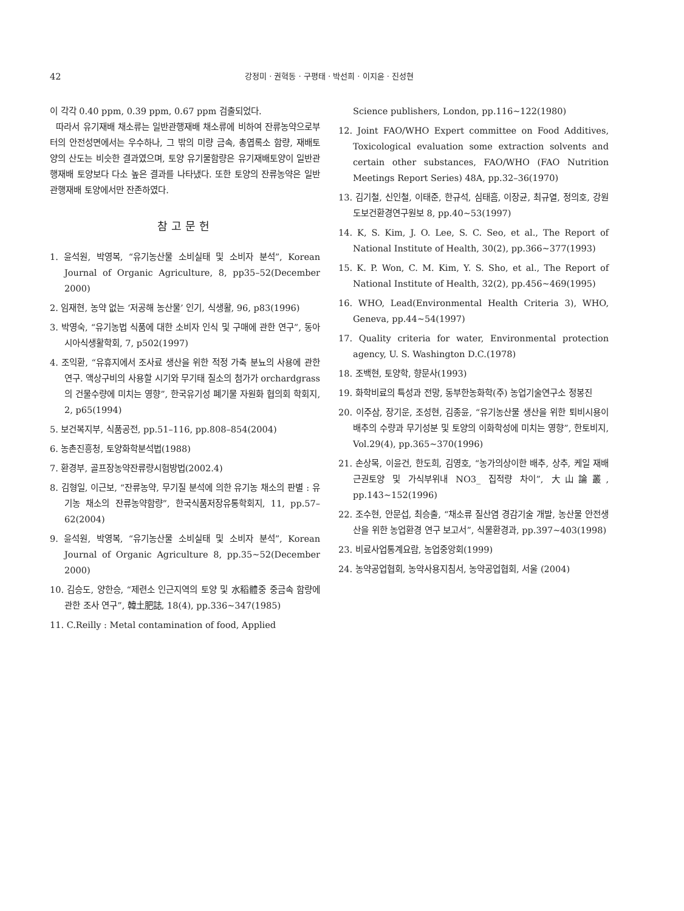42 강정미 · 권혁동 · 구평태 · 박선희 · 이지윤 · 진성현
이 각각 0.40 ppm, 0.39 ppm, 0.67 ppm 검출되었다.
따라서 유기재배 채소류는 일반관행재배 채소류에 비하여 잔류농약으로부터의 안전성면에서는 우수하나, 그 밖의 미량 금속, 총엽록소 함량, 재배토양의 산도는 비슷한 결과였으며, 토양 유기물함량은 유기재배토양이 일반관행재배 토양보다 다소 높은 결과를 나타냈다. 또한 토양의 잔류농약은 일반관행재배 토양에서만 잔존하였다.
참고문헌
1. 윤석원, 박영복, “유기농산물 소비실태 및 소비자 분석”, Korean Journal of Organic Agriculture, 8, pp35–52(December 2000)
2. 임재현, 농약 없는 ‘저공해 농산물’ 인기, 식생활, 96, p83(1996)
3. 박영숙, “유기농법 식품에 대한 소비자 인식 및 구매에 관한 연구”, 동아시아식생활학회, 7, p502(1997)
4. 조익환, “유휴지에서 조사료 생산을 위한 적정 가축 분뇨의 사용에 관한 연구. 액상구비의 사용할 시기와 무기태 질소의 첨가가 orchardgrass의 건물수량에 미치는 영향”, 한국유기성 폐기물 자원화 협의회 학회지, 2, p65(1994)
5. 보건복지부, 식품공전, pp.51–116, pp.808–854(2004)
6. 농촌진흥청, 토양화학분석법(1988)
7. 환경부, 골프장농약잔류량시험방법(2002.4)
8. 김형일, 이근보, “잔류농약, 무기질 분석에 의한 유기농 채소의 판별 : 유기농 채소의 잔류농약함량”, 한국식품저장유통학회지, 11, pp.57–62(2004)
9. 윤석원, 박영복, “유기농산물 소비실태 및 소비자 분석”, Korean Journal of Organic Agriculture 8, pp.35~52(December 2000)
10. 김승도, 양한승, “제련소 인근지역의 토양 및 水稻體중 중금속 함량에 관한 조사 연구”, 韓土肥誌, 18(4), pp.336~347(1985)
11. C.Reilly : Metal contamination of food, Applied
Science publishers, London, pp.116~122(1980)
12. Joint FAO/WHO Expert committee on Food Additives, Toxicological evaluation some extraction solvents and certain other substances, FAO/WHO (FAO Nutrition Meetings Report Series) 48A, pp.32–36(1970)
13. 김기철, 신인철, 이태준, 한규석, 심태흠, 이장균, 최규열, 정의호, 강원도보건환경연구원보 8, pp.40~53(1997)
14. K, S. Kim, J. O. Lee, S. C. Seo, et al., The Report of National Institute of Health, 30(2), pp.366~377(1993)
15. K. P. Won, C. M. Kim, Y. S. Sho, et al., The Report of National Institute of Health, 32(2), pp.456~469(1995)
16. WHO, Lead(Environmental Health Criteria 3), WHO, Geneva, pp.44~54(1997)
17. Quality criteria for water, Environmental protection agency, U. S. Washington D.C.(1978)
18. 조백현, 토양학, 향문사(1993)
19. 화학비료의 특성과 전망, 동부한농화학(주) 농업기술연구소 정봉진
20. 이주삼, 장기운, 조성현, 김종윤, “유기농산물 생산을 위한 퇴비시용이 배추의 수량과 무기성분 및 토양의 이화학성에 미치는 영향”, 한토비지, Vol.29(4), pp.365~370(1996)
21. 손상목, 이윤건, 한도희, 김영호, “농가의상이한 배추, 상추, 케일 재배 근권토양 및 가식부위내 NO3_ 집적량 차이”, 大山論叢, pp.143~152(1996)
22. 조수현, 안문섭, 최승출, “채소류 질산염 경감기술 개발, 농산물 안전생산을 위한 농업환경 연구 보고서”, 식물환경과, pp.397~403(1998)
23. 비료사업통계요람, 농업중앙회(1999)
24. 농약공업협회, 농약사용지침서, 농약공업협회, 서울 (2004)